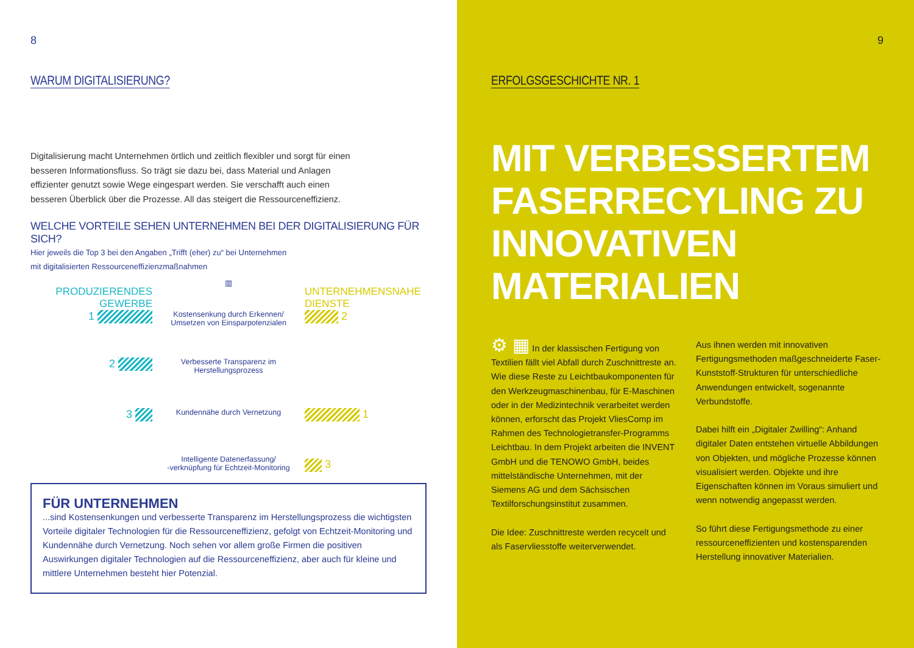8
WARUM DIGITALISIERUNG?
Digitalisierung macht Unternehmen örtlich und zeitlich flexibler und sorgt für einen besseren Informationsfluss. So trägt sie dazu bei, dass Material und Anlagen effizienter genutzt sowie Wege eingespart werden. Sie verschafft auch einen besseren Überblick über die Prozesse. All das steigert die Ressourceneffizienz.
WELCHE VORTEILE SEHEN UNTERNEHMEN BEI DER DIGITALISIERUNG FÜR SICH?
Hier jeweils die Top 3 bei den Angaben „Trifft (eher) zu“ bei Unternehmen
mit digitalisierten Ressourceneffizienzmaßnahmen
PRODUZIERENDES GEWERBE
▥
UNTERNEHMENSNAHE DIENSTE
1
Kostensenkung durch Erkennen/
Umsetzen von Einsparpotenzialen
2
2
Verbesserte Transparenz im
Herstellungsprozess
3
Kundennähe durch Vernetzung
1
Intelligente Datenerfassung/
-verknüpfung für Echtzeit-Monitoring
3
FÜR UNTERNEHMEN
...sind Kostensenkungen und verbesserte Transparenz im Herstellungsprozess die wichtigsten Vorteile digitaler Technologien für die Ressourceneffizienz, gefolgt von Echtzeit-Monitoring und Kundennähe durch Vernetzung. Noch sehen vor allem große Firmen die positiven Auswirkungen digitaler Technologien auf die Ressourceneffizienz, aber auch für kleine und mittlere Unternehmen besteht hier Potenzial.
9
ERFOLGSGESCHICHTE NR. 1
MIT VERBESSERTEM
FASERRECYLING ZU
INNOVATIVEN MATERIALIEN
⚙ ▦ In der klassischen Fertigung von Textilien fällt viel Abfall durch Zuschnittreste an. Wie diese Reste zu Leichtbaukomponenten für den Werkzeugmaschinenbau, für E-Maschinen oder in der Medizintechnik verarbeitet werden können, erforscht das Projekt VliesComp im Rahmen des Technologietransfer-Programms Leichtbau. In dem Projekt arbeiten die INVENT GmbH und die TENOWO GmbH, beides mittelständische Unternehmen, mit der Siemens AG und dem Sächsischen Textilforschungsinstitut zusammen.
Die Idee: Zuschnittreste werden recycelt und als Faservliesstoffe weiterverwendet.
Aus ihnen werden mit innovativen Fertigungsmethoden maßgeschneiderte Faser-Kunststoff-Strukturen für unterschiedliche Anwendungen entwickelt, sogenannte Verbundstoffe.
Dabei hilft ein „Digitaler Zwilling“: Anhand digitaler Daten entstehen virtuelle Abbildungen von Objekten, und mögliche Prozesse können visualisiert werden. Objekte und ihre Eigenschaften können im Voraus simuliert und wenn notwendig angepasst werden.
So führt diese Fertigungsmethode zu einer ressourceneffizienten und kostensparenden Herstellung innovativer Materialien.